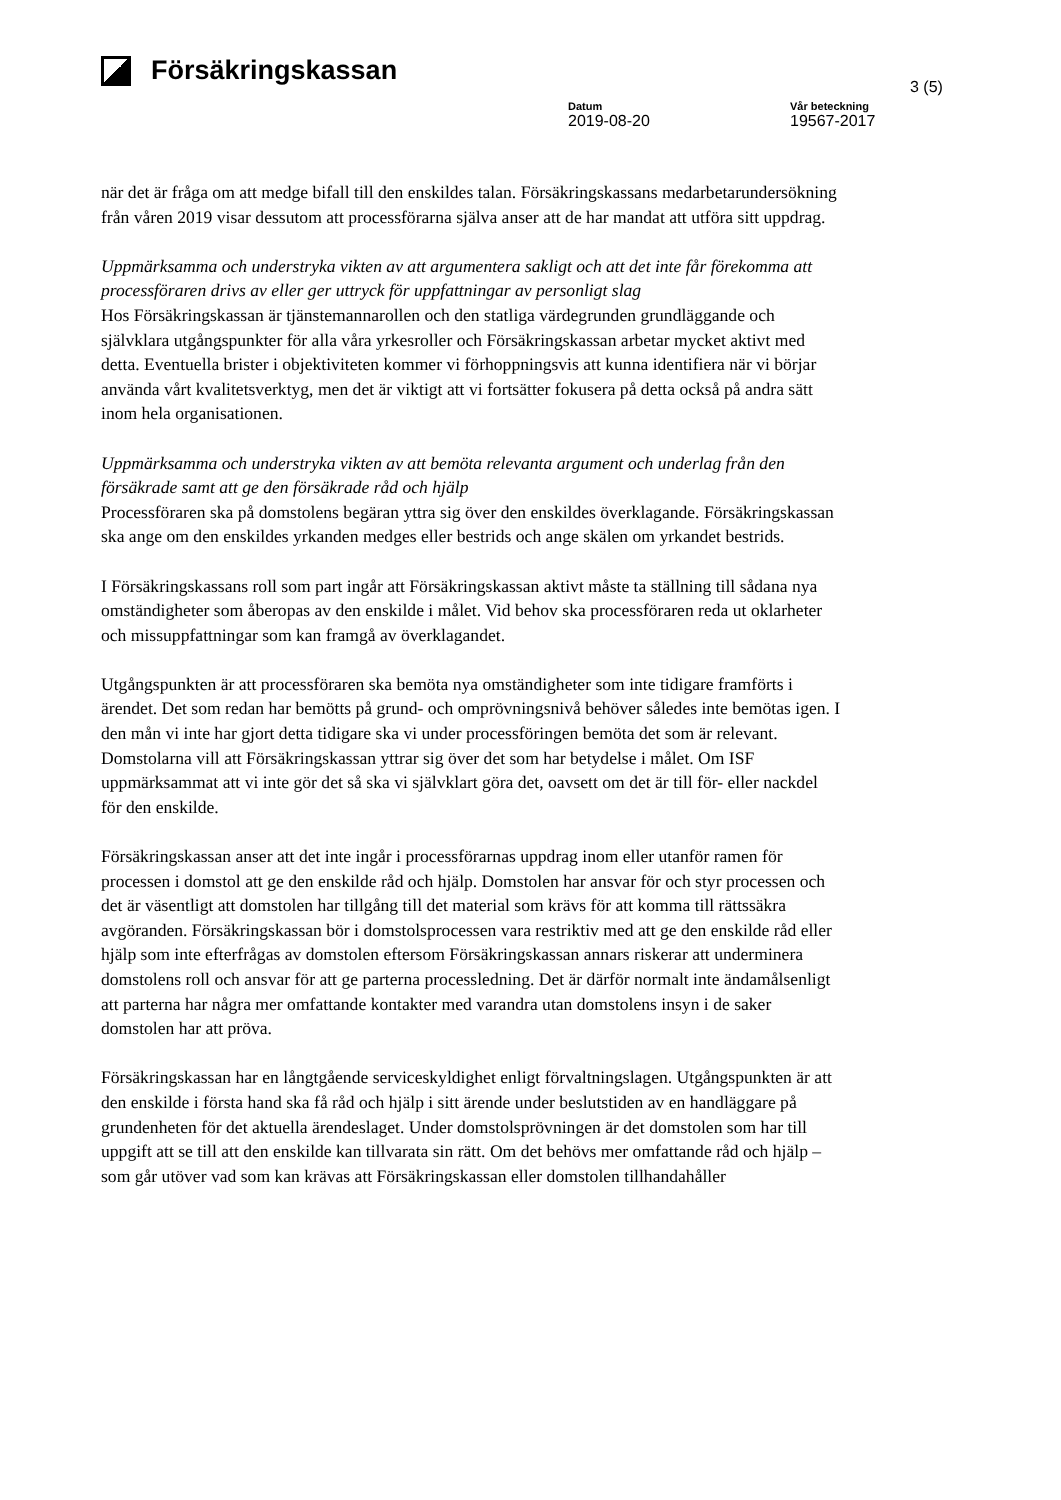Försäkringskassan
3 (5)
Datum
2019-08-20
Vår beteckning
19567-2017
när det är fråga om att medge bifall till den enskildes talan. Försäkringskassans medarbetarundersökning från våren 2019 visar dessutom att processförarna själva anser att de har mandat att utföra sitt uppdrag.
Uppmärksamma och understryka vikten av att argumentera sakligt och att det inte får förekomma att processföraren drivs av eller ger uttryck för uppfattningar av personligt slag
Hos Försäkringskassan är tjänstemannarollen och den statliga värdegrunden grundläggande och självklara utgångspunkter för alla våra yrkesroller och Försäkringskassan arbetar mycket aktivt med detta. Eventuella brister i objektiviteten kommer vi förhoppningsvis att kunna identifiera när vi börjar använda vårt kvalitetsverktyg, men det är viktigt att vi fortsätter fokusera på detta också på andra sätt inom hela organisationen.
Uppmärksamma och understryka vikten av att bemöta relevanta argument och underlag från den försäkrade samt att ge den försäkrade råd och hjälp
Processföraren ska på domstolens begäran yttra sig över den enskildes överklagande. Försäkringskassan ska ange om den enskildes yrkanden medges eller bestrids och ange skälen om yrkandet bestrids.
I Försäkringskassans roll som part ingår att Försäkringskassan aktivt måste ta ställning till sådana nya omständigheter som åberopas av den enskilde i målet. Vid behov ska processföraren reda ut oklarheter och missuppfattningar som kan framgå av överklagandet.
Utgångspunkten är att processföraren ska bemöta nya omständigheter som inte tidigare framförts i ärendet. Det som redan har bemötts på grund- och omprövningsnivå behöver således inte bemötas igen. I den mån vi inte har gjort detta tidigare ska vi under processföringen bemöta det som är relevant. Domstolarna vill att Försäkringskassan yttrar sig över det som har betydelse i målet. Om ISF uppmärksammat att vi inte gör det så ska vi självklart göra det, oavsett om det är till för- eller nackdel för den enskilde.
Försäkringskassan anser att det inte ingår i processförarnas uppdrag inom eller utanför ramen för processen i domstol att ge den enskilde råd och hjälp. Domstolen har ansvar för och styr processen och det är väsentligt att domstolen har tillgång till det material som krävs för att komma till rättssäkra avgöranden. Försäkringskassan bör i domstolsprocessen vara restriktiv med att ge den enskilde råd eller hjälp som inte efterfrågas av domstolen eftersom Försäkringskassan annars riskerar att underminera domstolens roll och ansvar för att ge parterna processledning. Det är därför normalt inte ändamålsenligt att parterna har några mer omfattande kontakter med varandra utan domstolens insyn i de saker domstolen har att pröva.
Försäkringskassan har en långtgående serviceskyldighet enligt förvaltningslagen. Utgångspunkten är att den enskilde i första hand ska få råd och hjälp i sitt ärende under beslutstiden av en handläggare på grundenheten för det aktuella ärendeslaget. Under domstolsprövningen är det domstolen som har till uppgift att se till att den enskilde kan tillvarata sin rätt. Om det behövs mer omfattande råd och hjälp – som går utöver vad som kan krävas att Försäkringskassan eller domstolen tillhandahåller